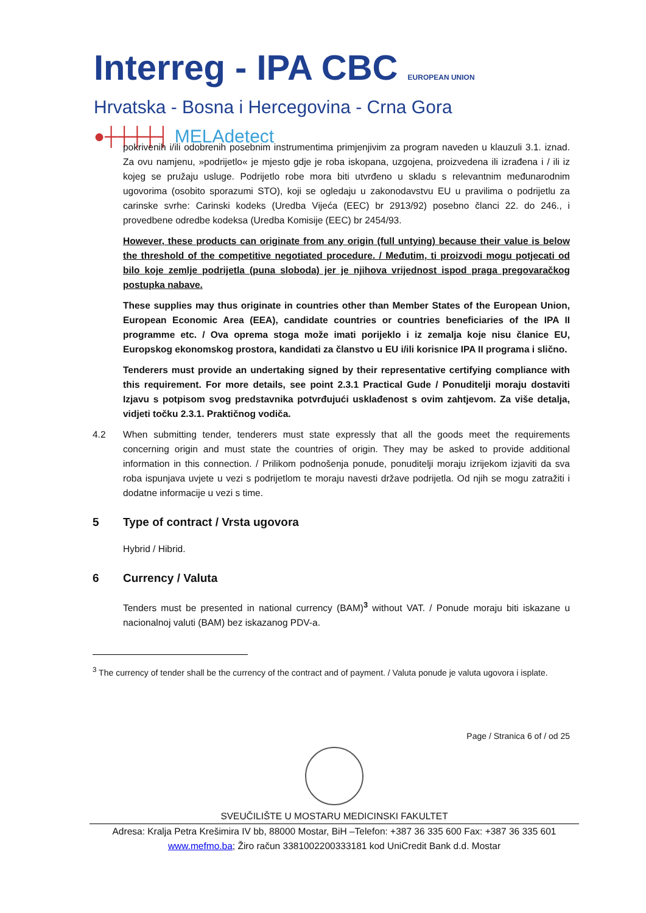Interreg - IPA CBC EUROPEAN UNION
Hrvatska - Bosna i Hercegovina - Crna Gora
●┼┼┼┼┤ MELAdetect
pokrivenih i/ili odobrenih posebnim instrumentima primjenjivim za program naveden u klauzuli 3.1. iznad. Za ovu namjenu, »podrijetlo« je mjesto gdje je roba iskopana, uzgojena, proizvedena ili izrađena i / ili iz kojeg se pružaju usluge. Podrijetlo robe mora biti utvrđeno u skladu s relevantnim međunarodnim ugovorima (osobito sporazumi STO), koji se ogledaju u zakonodavstvu EU u pravilima o podrijetlu za carinske svrhe: Carinski kodeks (Uredba Vijeća (EEC) br 2913/92) posebno članci 22. do 246., i provedbene odredbe kodeksa (Uredba Komisije (EEC) br 2454/93.
However, these products can originate from any origin (full untying) because their value is below the threshold of the competitive negotiated procedure. / Međutim, ti proizvodi mogu potjecati od bilo koje zemlje podrijetla (puna sloboda) jer je njihova vrijednost ispod praga pregovaračkog postupka nabave.
These supplies may thus originate in countries other than Member States of the European Union, European Economic Area (EEA), candidate countries or countries beneficiaries of the IPA II programme etc. / Ova oprema stoga može imati porijeklo i iz zemalja koje nisu članice EU, Europskog ekonomskog prostora, kandidati za članstvo u EU i/ili korisnice IPA II programa i slično.
Tenderers must provide an undertaking signed by their representative certifying compliance with this requirement. For more details, see point 2.3.1 Practical Gude / Ponuditelji moraju dostaviti Izjavu s potpisom svog predstavnika potvrđujući usklađenost s ovim zahtjevom. Za više detalja, vidjeti točku 2.3.1. Praktičnog vodiča.
4.2 When submitting tender, tenderers must state expressly that all the goods meet the requirements concerning origin and must state the countries of origin. They may be asked to provide additional information in this connection. / Prilikom podnošenja ponude, ponuditelji moraju izrijekom izjaviti da sva roba ispunjava uvjete u vezi s podrijetlom te moraju navesti države podrijetla. Od njih se mogu zatražiti i dodatne informacije u vezi s time.
5 Type of contract / Vrsta ugovora
Hybrid / Hibrid.
6 Currency / Valuta
Tenders must be presented in national currency (BAM)<sup>3</sup> without VAT. / Ponude moraju biti iskazane u nacionalnoj valuti (BAM) bez iskazanog PDV-a.
<sup>3</sup> The currency of tender shall be the currency of the contract and of payment. / Valuta ponude je valuta ugovora i isplate.
Page / Stranica 6 of / od 25
SVEUČILIŠTE U MOSTARU MEDICINSKI FAKULTET
Adresa: Kralja Petra Krešimira IV bb, 88000 Mostar, BiH –Telefon: +387 36 335 600 Fax: +387 36 335 601
www.mefmo.ba; Žiro račun 3381002200333181 kod UniCredit Bank d.d. Mostar